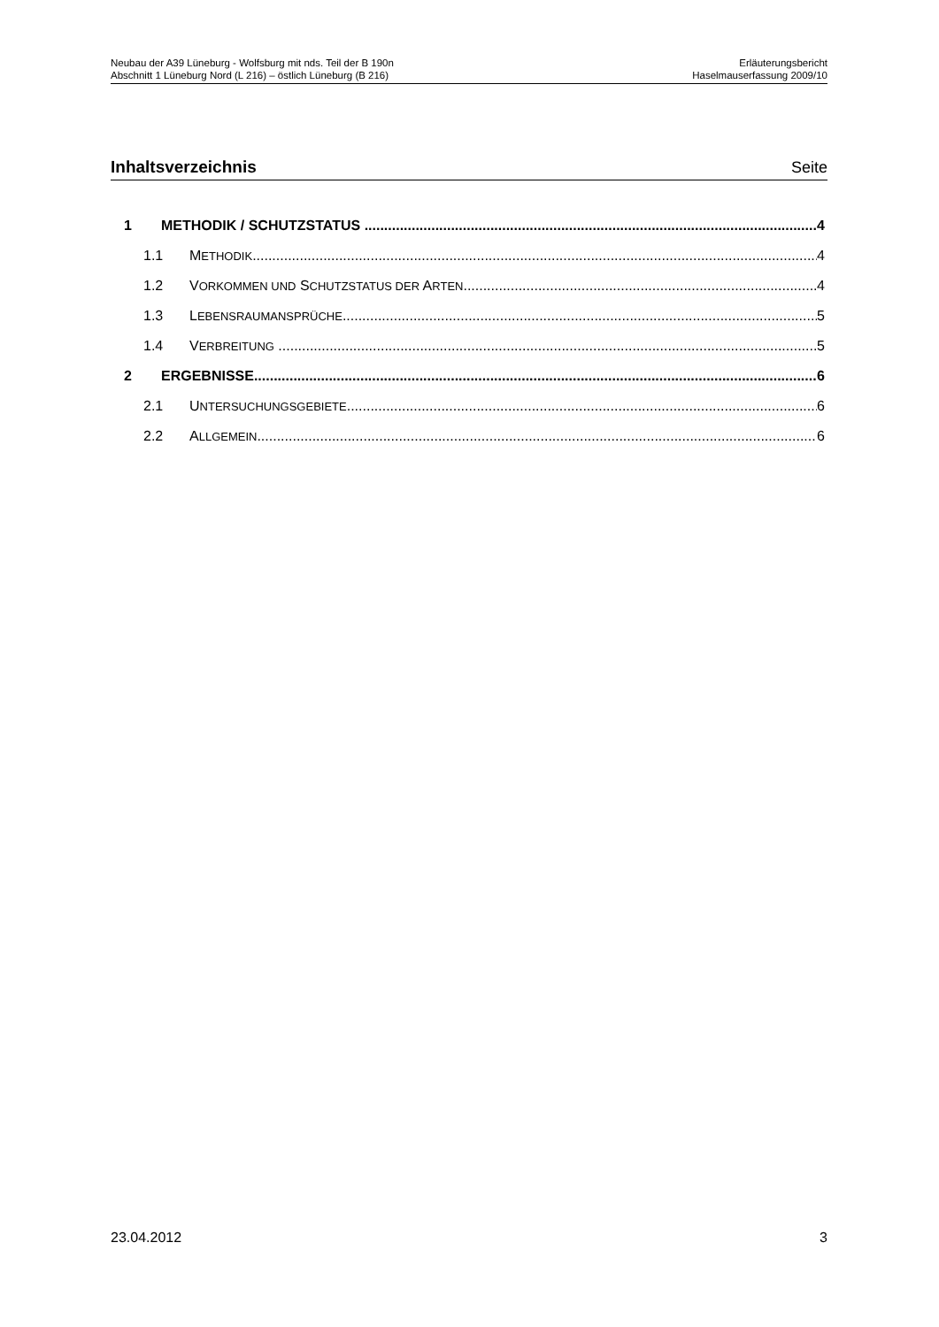Neubau der A39 Lüneburg - Wolfsburg mit nds. Teil der B 190n
Abschnitt 1 Lüneburg Nord (L 216) – östlich Lüneburg (B 216)
Erläuterungsbericht
Haselmauserfassung 2009/10
Inhaltsverzeichnis Seite
1 METHODIK / SCHUTZSTATUS 4
1.1 METHODIK 4
1.2 VORKOMMEN UND SCHUTZSTATUS DER ARTEN 4
1.3 LEBENSRAUMANSPRÜCHE 5
1.4 VERBREITUNG 5
2 ERGEBNISSE 6
2.1 UNTERSUCHUNGSGEBIETE 6
2.2 ALLGEMEIN 6
23.04.2012 3